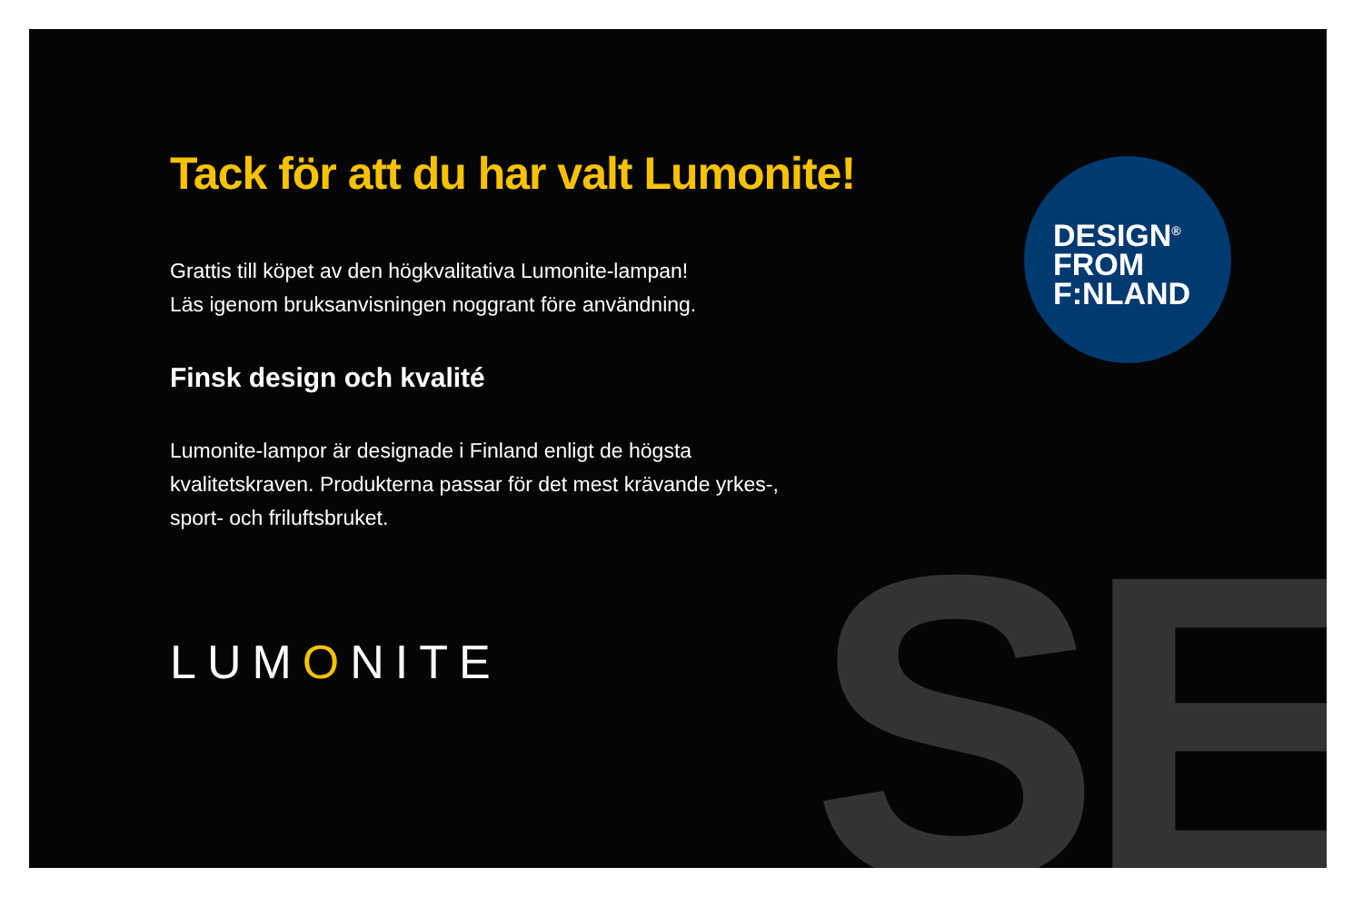SE
DESIGN<sup>®</sup>
FROM
F:NLAND
Tack för att du har valt Lumonite!
Grattis till köpet av den högkvalitativa Lumonite-lampan!
Läs igenom bruksanvisningen noggrant före användning.
Finsk design och kvalité
Lumonite-lampor är designade i Finland enligt de högsta kvalitetskraven. Produkterna passar för det mest krävande yrkes-, sport- och friluftsbruket.
LUMONITE